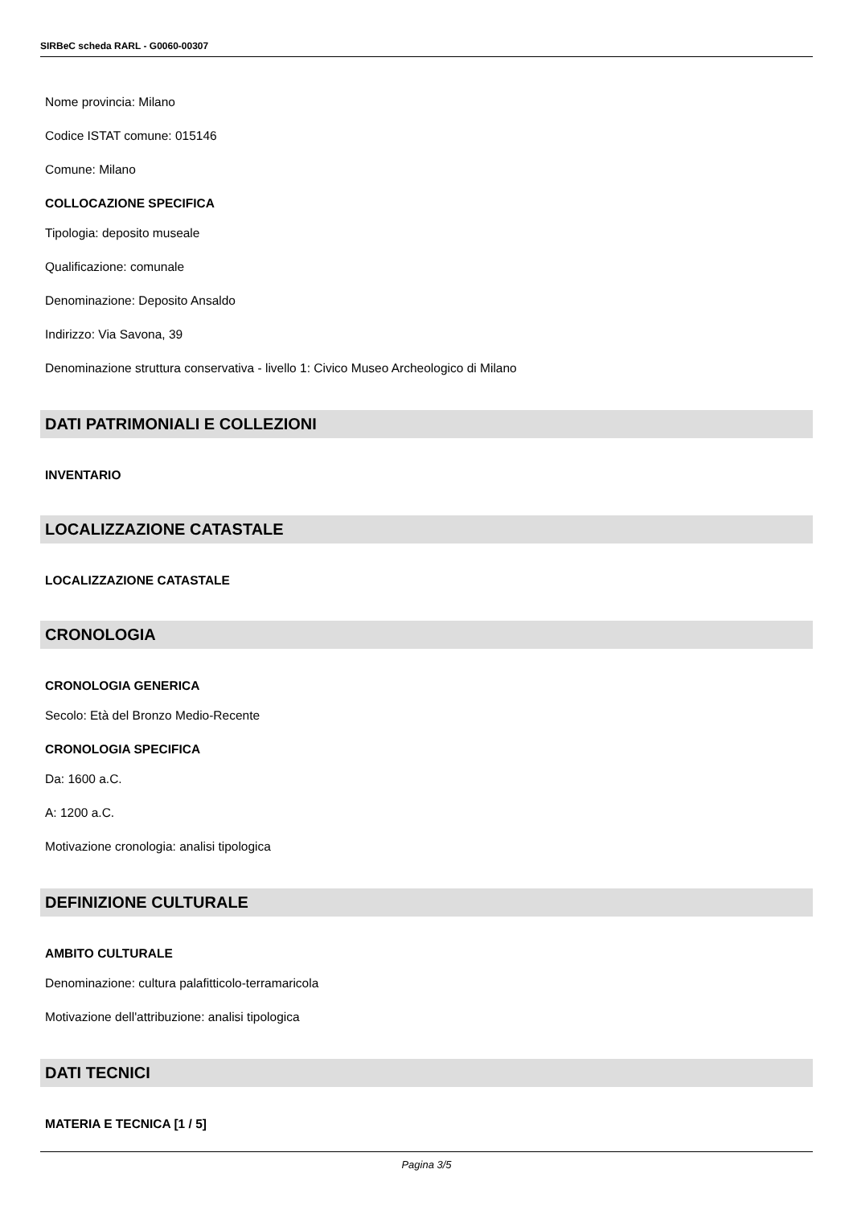SIRBeC scheda RARL - G0060-00307
Nome provincia: Milano
Codice ISTAT comune: 015146
Comune: Milano
COLLOCAZIONE SPECIFICA
Tipologia: deposito museale
Qualificazione: comunale
Denominazione: Deposito Ansaldo
Indirizzo: Via Savona, 39
Denominazione struttura conservativa - livello 1: Civico Museo Archeologico di Milano
DATI PATRIMONIALI E COLLEZIONI
INVENTARIO
LOCALIZZAZIONE CATASTALE
LOCALIZZAZIONE CATASTALE
CRONOLOGIA
CRONOLOGIA GENERICA
Secolo: Età del Bronzo Medio-Recente
CRONOLOGIA SPECIFICA
Da: 1600 a.C.
A: 1200 a.C.
Motivazione cronologia: analisi tipologica
DEFINIZIONE CULTURALE
AMBITO CULTURALE
Denominazione: cultura palafitticolo-terramaricola
Motivazione dell'attribuzione: analisi tipologica
DATI TECNICI
MATERIA E TECNICA [1 / 5]
Pagina 3/5